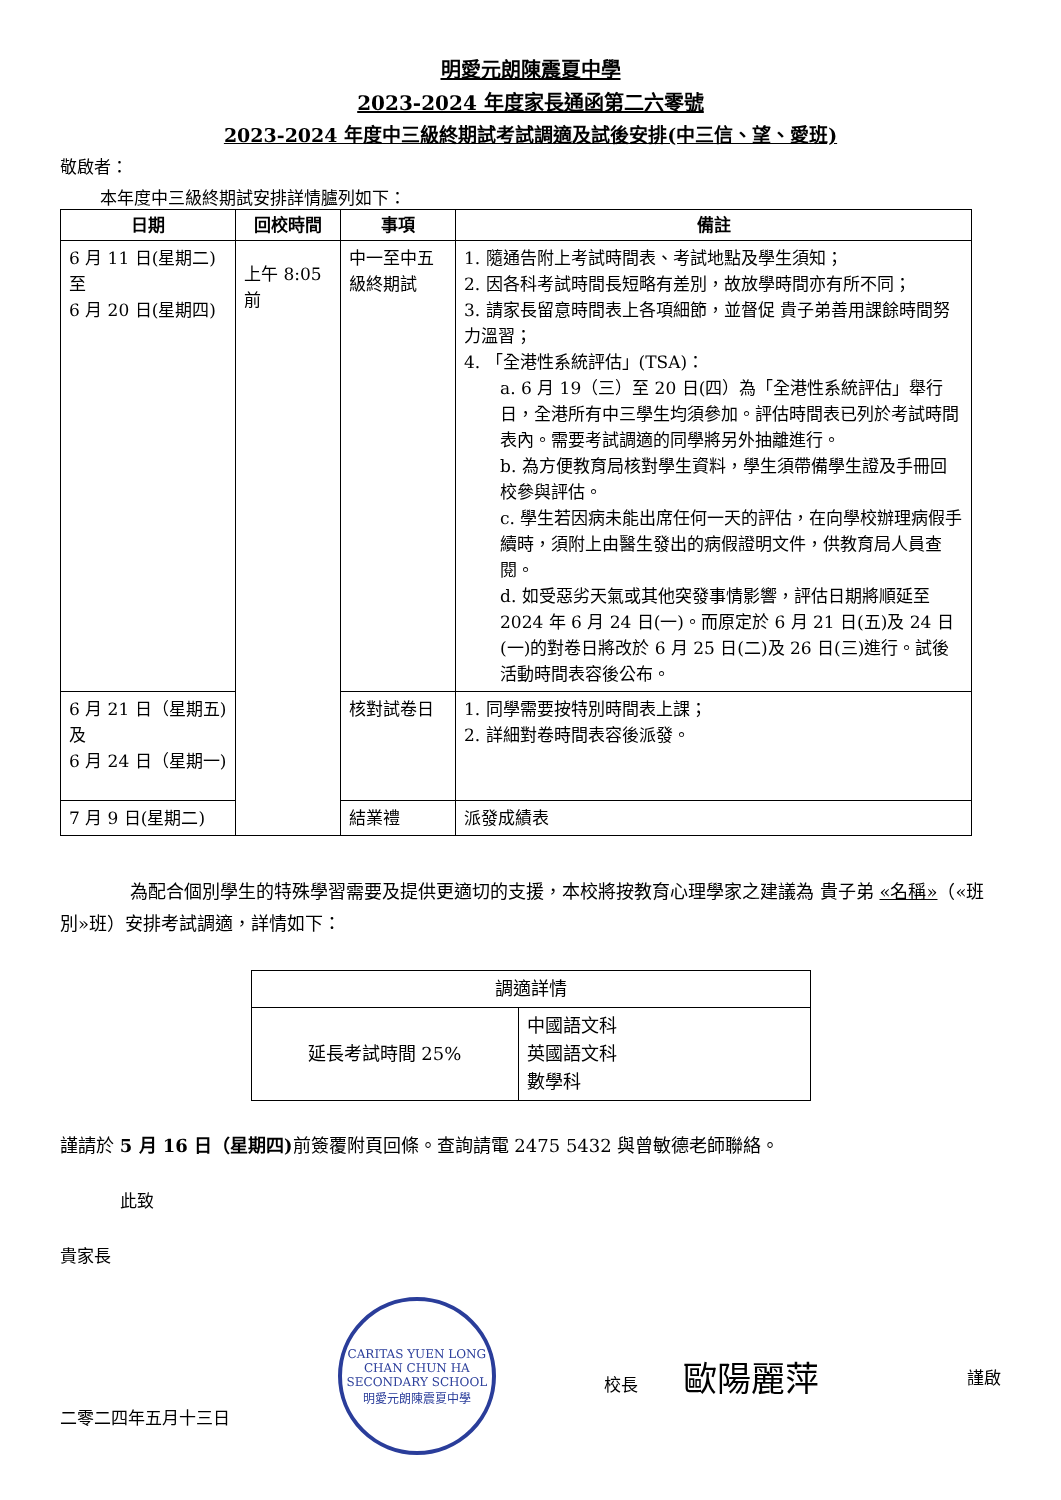明愛元朗陳震夏中學
2023-2024 年度家長通函第二六零號
2023-2024 年度中三級終期試考試調適及試後安排(中三信、望、愛班)
敬啟者：
本年度中三級終期試安排詳情臚列如下：
| 日期 | 回校時間 | 事項 | 備註 |
| --- | --- | --- | --- |
| 6 月 11 日(星期二) 至 6 月 20 日(星期四) | 上午 8:05 前 | 中一至中五級終期試 | 1. 隨通告附上考試時間表、考試地點及學生須知； 2. 因各科考試時間長短略有差別，故放學時間亦有所不同； 3. 請家長留意時間表上各項細節，並督促 貴子弟善用課餘時間努力溫習； 4. 「全港性系統評估」(TSA)： a. 6 月 19（三）至 20 日(四）為「全港性系統評估」舉行日，全港所有中三學生均須參加。評估時間表已列於考試時間表內。需要考試調適的同學將另外抽離進行。 b. 為方便教育局核對學生資料，學生須帶備學生證及手冊回校參與評估。 c. 學生若因病未能出席任何一天的評估，在向學校辦理病假手續時，須附上由醫生發出的病假證明文件，供教育局人員查閱。 d. 如受惡劣天氣或其他突發事情影響，評估日期將順延至 2024 年 6 月 24 日(一)。而原定於 6 月 21 日(五)及 24 日(一)的對卷日將改於 6 月 25 日(二)及 26 日(三)進行。試後活動時間表容後公布。 |
| 6 月 21 日（星期五)及 6 月 24 日（星期一) | | 核對試卷日 | 1. 同學需要按特別時間表上課； 2. 詳細對卷時間表容後派發。 |
| 7 月 9 日(星期二) | | 結業禮 | 派發成績表 |
為配合個別學生的特殊學習需要及提供更適切的支援，本校將按教育心理學家之建議為 貴子弟 «名稱»（«班別»班）安排考試調適，詳情如下：
| 調適詳情 | |
| 延長考試時間 25% | 中國語文科 英國語文科 數學科 |
謹請於 5 月 16 日（星期四) 前簽覆附頁回條。查詢請電 2475 5432 與曾敏德老師聯絡。
此致
貴家長
二零二四年五月十三日
CARITAS YUEN LONG CHAN CHUN HA SECONDARY SCHOOL
明愛元朗陳震夏中學
校長 歐陽麗萍
謹啟